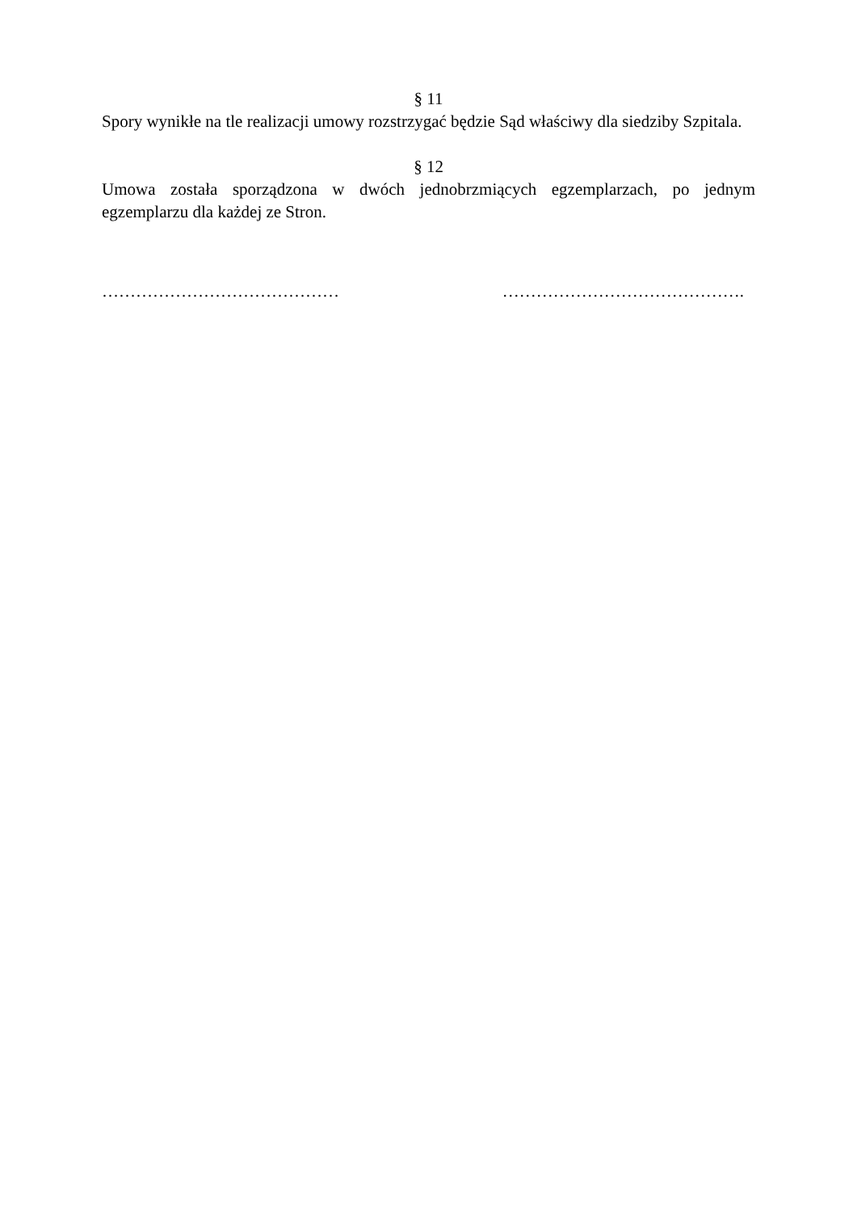§ 11
Spory wynikłe na tle realizacji umowy rozstrzygać będzie Sąd właściwy dla siedziby Szpitala.
§ 12
Umowa została sporządzona w dwóch jednobrzmiących egzemplarzach, po jednym egzemplarzu dla każdej ze Stron.
…………………………………… …………………………………….